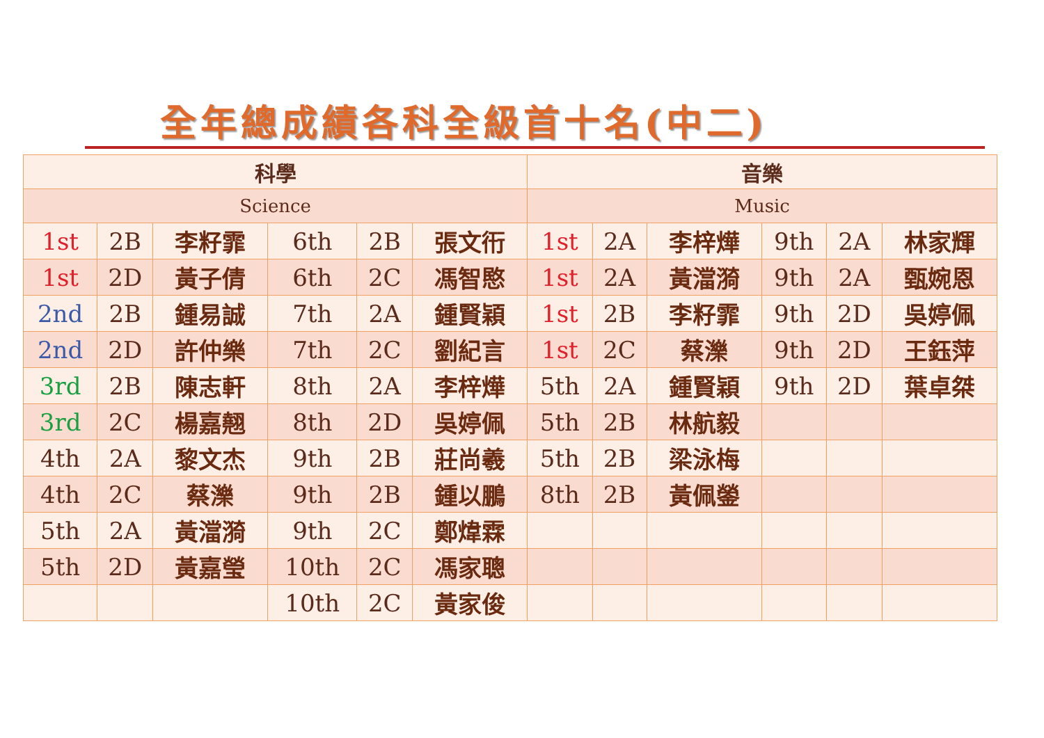全年總成績各科全級首十名(中二)
| 科學 | | | | | | 音樂 | | | | | |
| --- | --- | --- | --- | --- | --- | --- | --- | --- | --- | --- | --- |
| Science | | | | | | Music | | | | | |
| 1st | 2B | 李籽霏 | 6th | 2B | 張文衎 | 1st | 2A | 李梓燁 | 9th | 2A | 林家輝 |
| 1st | 2D | 黃子倩 | 6th | 2C | 馮智愍 | 1st | 2A | 黃澢漪 | 9th | 2A | 甄婉恩 |
| 2nd | 2B | 鍾易誠 | 7th | 2A | 鍾賢穎 | 1st | 2B | 李籽霏 | 9th | 2D | 吳婷佩 |
| 2nd | 2D | 許仲樂 | 7th | 2C | 劉紀言 | 1st | 2C | 蔡濼 | 9th | 2D | 王鈺萍 |
| 3rd | 2B | 陳志軒 | 8th | 2A | 李梓燁 | 5th | 2A | 鍾賢穎 | 9th | 2D | 葉卓桀 |
| 3rd | 2C | 楊嘉翹 | 8th | 2D | 吳婷佩 | 5th | 2B | 林航毅 | | | |
| 4th | 2A | 黎文杰 | 9th | 2B | 莊尚羲 | 5th | 2B | 梁泳梅 | | | |
| 4th | 2C | 蔡濼 | 9th | 2B | 鍾以鵬 | 8th | 2B | 黃佩鎣 | | | |
| 5th | 2A | 黃澢漪 | 9th | 2C | 鄭煒霖 | | | | | | |
| 5th | 2D | 黃嘉瑩 | 10th | 2C | 馮家聰 | | | | | | |
| | | | 10th | 2C | 黃家俊 | | | | | | |